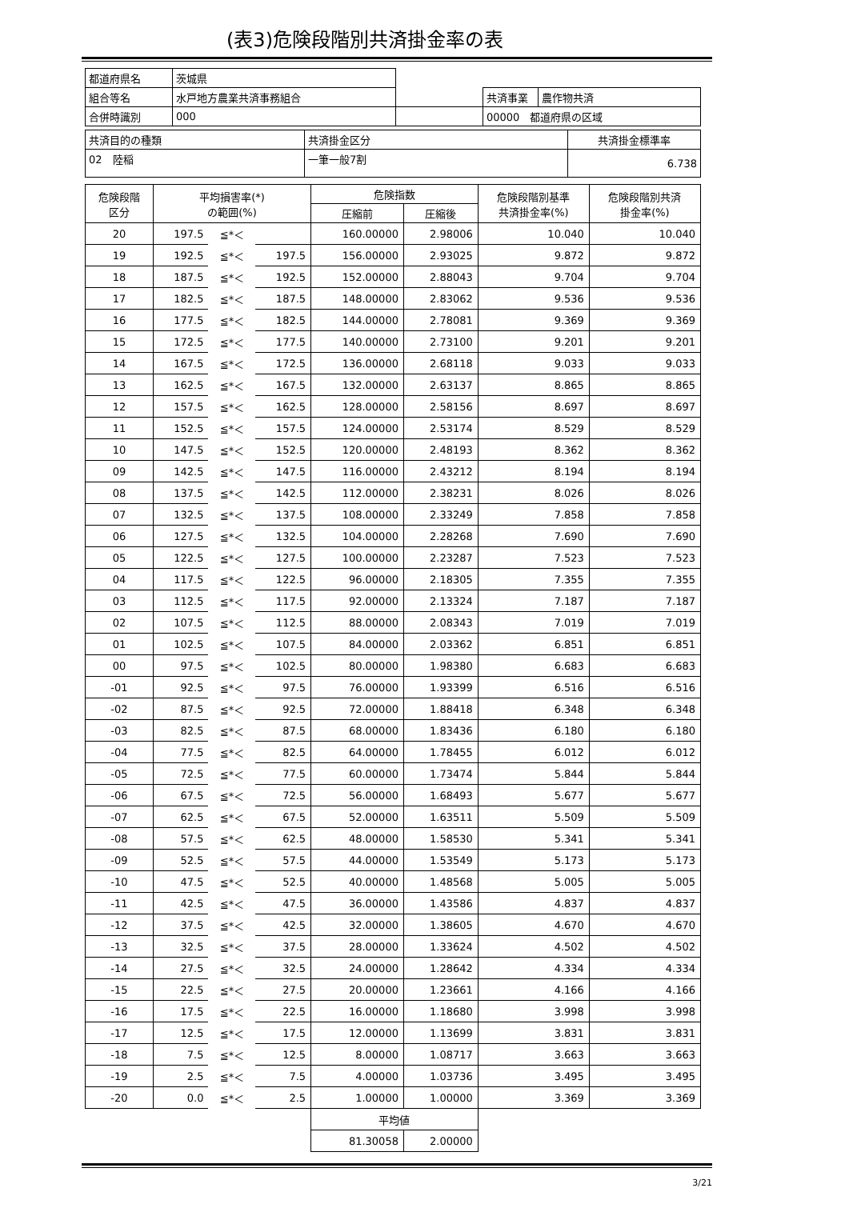(表3)危険段階別共済掛金率の表
| 都道府県名 | 茨城県 | | | |
| 組合等名 | 水戸地方農業共済事務組合 | | 共済事業 | 農作物共済 |
| 合併時識別 | 000 | | 00000 都道府県の区域 | |
| 共済目的の種類 | 共済掛金区分 | 共済掛金標準率 |
| 02 陸稲 | 一筆一般7割 | 6.738 |
| 危険段階 区分 | 平均損害率(*) の範囲(%) | | | 危険指数 | | 危険段階別基準 共済掛金率(%) | 危険段階別共済 掛金率(%) |
| --- | --- | --- | --- | --- | --- | --- | --- |
| | | | | 圧縮前 | 圧縮後 | | |
| 20 | 197.5 | ≦*＜ | | 160.00000 | 2.98006 | 10.040 | 10.040 |
| 19 | 192.5 | ≦*＜ | 197.5 | 156.00000 | 2.93025 | 9.872 | 9.872 |
| 18 | 187.5 | ≦*＜ | 192.5 | 152.00000 | 2.88043 | 9.704 | 9.704 |
| 17 | 182.5 | ≦*＜ | 187.5 | 148.00000 | 2.83062 | 9.536 | 9.536 |
| 16 | 177.5 | ≦*＜ | 182.5 | 144.00000 | 2.78081 | 9.369 | 9.369 |
| 15 | 172.5 | ≦*＜ | 177.5 | 140.00000 | 2.73100 | 9.201 | 9.201 |
| 14 | 167.5 | ≦*＜ | 172.5 | 136.00000 | 2.68118 | 9.033 | 9.033 |
| 13 | 162.5 | ≦*＜ | 167.5 | 132.00000 | 2.63137 | 8.865 | 8.865 |
| 12 | 157.5 | ≦*＜ | 162.5 | 128.00000 | 2.58156 | 8.697 | 8.697 |
| 11 | 152.5 | ≦*＜ | 157.5 | 124.00000 | 2.53174 | 8.529 | 8.529 |
| 10 | 147.5 | ≦*＜ | 152.5 | 120.00000 | 2.48193 | 8.362 | 8.362 |
| 09 | 142.5 | ≦*＜ | 147.5 | 116.00000 | 2.43212 | 8.194 | 8.194 |
| 08 | 137.5 | ≦*＜ | 142.5 | 112.00000 | 2.38231 | 8.026 | 8.026 |
| 07 | 132.5 | ≦*＜ | 137.5 | 108.00000 | 2.33249 | 7.858 | 7.858 |
| 06 | 127.5 | ≦*＜ | 132.5 | 104.00000 | 2.28268 | 7.690 | 7.690 |
| 05 | 122.5 | ≦*＜ | 127.5 | 100.00000 | 2.23287 | 7.523 | 7.523 |
| 04 | 117.5 | ≦*＜ | 122.5 | 96.00000 | 2.18305 | 7.355 | 7.355 |
| 03 | 112.5 | ≦*＜ | 117.5 | 92.00000 | 2.13324 | 7.187 | 7.187 |
| 02 | 107.5 | ≦*＜ | 112.5 | 88.00000 | 2.08343 | 7.019 | 7.019 |
| 01 | 102.5 | ≦*＜ | 107.5 | 84.00000 | 2.03362 | 6.851 | 6.851 |
| 00 | 97.5 | ≦*＜ | 102.5 | 80.00000 | 1.98380 | 6.683 | 6.683 |
| -01 | 92.5 | ≦*＜ | 97.5 | 76.00000 | 1.93399 | 6.516 | 6.516 |
| -02 | 87.5 | ≦*＜ | 92.5 | 72.00000 | 1.88418 | 6.348 | 6.348 |
| -03 | 82.5 | ≦*＜ | 87.5 | 68.00000 | 1.83436 | 6.180 | 6.180 |
| -04 | 77.5 | ≦*＜ | 82.5 | 64.00000 | 1.78455 | 6.012 | 6.012 |
| -05 | 72.5 | ≦*＜ | 77.5 | 60.00000 | 1.73474 | 5.844 | 5.844 |
| -06 | 67.5 | ≦*＜ | 72.5 | 56.00000 | 1.68493 | 5.677 | 5.677 |
| -07 | 62.5 | ≦*＜ | 67.5 | 52.00000 | 1.63511 | 5.509 | 5.509 |
| -08 | 57.5 | ≦*＜ | 62.5 | 48.00000 | 1.58530 | 5.341 | 5.341 |
| -09 | 52.5 | ≦*＜ | 57.5 | 44.00000 | 1.53549 | 5.173 | 5.173 |
| -10 | 47.5 | ≦*＜ | 52.5 | 40.00000 | 1.48568 | 5.005 | 5.005 |
| -11 | 42.5 | ≦*＜ | 47.5 | 36.00000 | 1.43586 | 4.837 | 4.837 |
| -12 | 37.5 | ≦*＜ | 42.5 | 32.00000 | 1.38605 | 4.670 | 4.670 |
| -13 | 32.5 | ≦*＜ | 37.5 | 28.00000 | 1.33624 | 4.502 | 4.502 |
| -14 | 27.5 | ≦*＜ | 32.5 | 24.00000 | 1.28642 | 4.334 | 4.334 |
| -15 | 22.5 | ≦*＜ | 27.5 | 20.00000 | 1.23661 | 4.166 | 4.166 |
| -16 | 17.5 | ≦*＜ | 22.5 | 16.00000 | 1.18680 | 3.998 | 3.998 |
| -17 | 12.5 | ≦*＜ | 17.5 | 12.00000 | 1.13699 | 3.831 | 3.831 |
| -18 | 7.5 | ≦*＜ | 12.5 | 8.00000 | 1.08717 | 3.663 | 3.663 |
| -19 | 2.5 | ≦*＜ | 7.5 | 4.00000 | 1.03736 | 3.495 | 3.495 |
| -20 | 0.0 | ≦*＜ | 2.5 | 1.00000 | 1.00000 | 3.369 | 3.369 |
| | | | | 平均値 | | | |
| | | | | 81.30058 | 2.00000 | | |
3/21